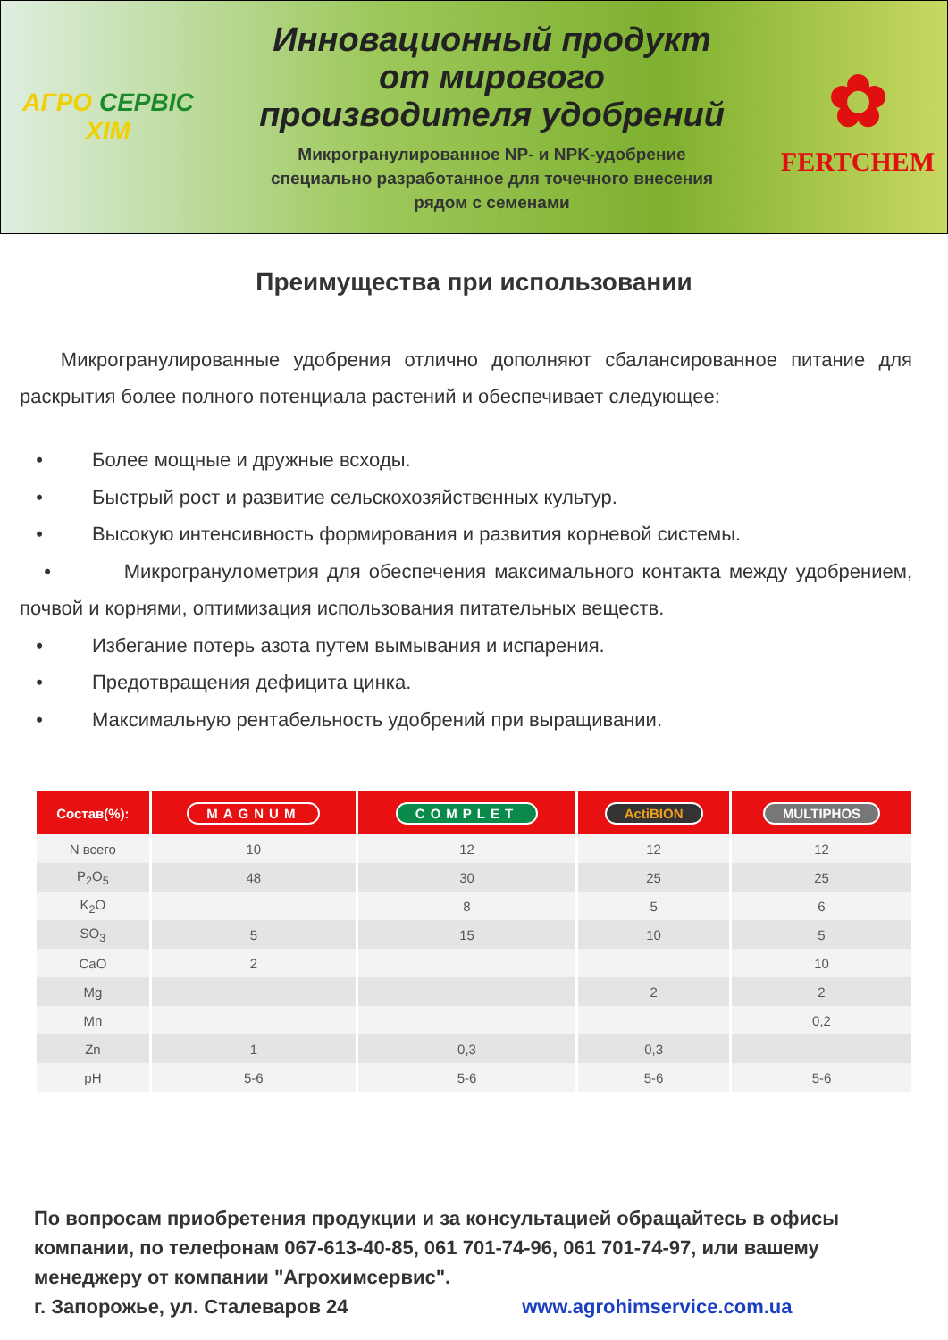АГРО СЕРВІС
ХІМ
Инновационный продукт
от мирового
производителя удобрений
Микрогранулированное NP- и NPK-удобрение
специально разработанное для точечного внесения
рядом с семенами
✿
FERTCHEM
Преимущества при использовании
Микрогранулированные удобрения отлично дополняют сбалансированное питание для раскрытия более полного потенциала растений и обеспечивает следующее:
• Более мощные и дружные всходы.
• Быстрый рост и развитие сельскохозяйственных культур.
• Высокую интенсивность формирования и развития корневой системы.
• Микрогранулометрия для обеспечения максимального контакта между удобрением, почвой и корнями, оптимизация использования питательных веществ.
• Избегание потерь азота путем вымывания и испарения.
• Предотвращения дефицита цинка.
• Максимальную рентабельность удобрений при выращивании.
| Состав(%): | MAGNUM | COMPLET | ActiBION | MULTIPHOS |
| --- | --- | --- | --- | --- |
| N всего | 10 | 12 | 12 | 12 |
| P<sub>2</sub>O<sub>5</sub> | 48 | 30 | 25 | 25 |
| K<sub>2</sub>O | | 8 | 5 | 6 |
| SO<sub>3</sub> | 5 | 15 | 10 | 5 |
| CaO | 2 | | | 10 |
| Mg | | | 2 | 2 |
| Mn | | | | 0,2 |
| Zn | 1 | 0,3 | 0,3 | |
| pH | 5-6 | 5-6 | 5-6 | 5-6 |
По вопросам приобретения продукции и за консультацией обращайтесь в офисы компании, по телефонам 067-613-40-85, 061 701-74-96, 061 701-74-97, или вашему менеджеру от компании "Агрохимсервис".
г. Запорожье, ул. Сталеваров 24 www.agrohimservice.com.ua